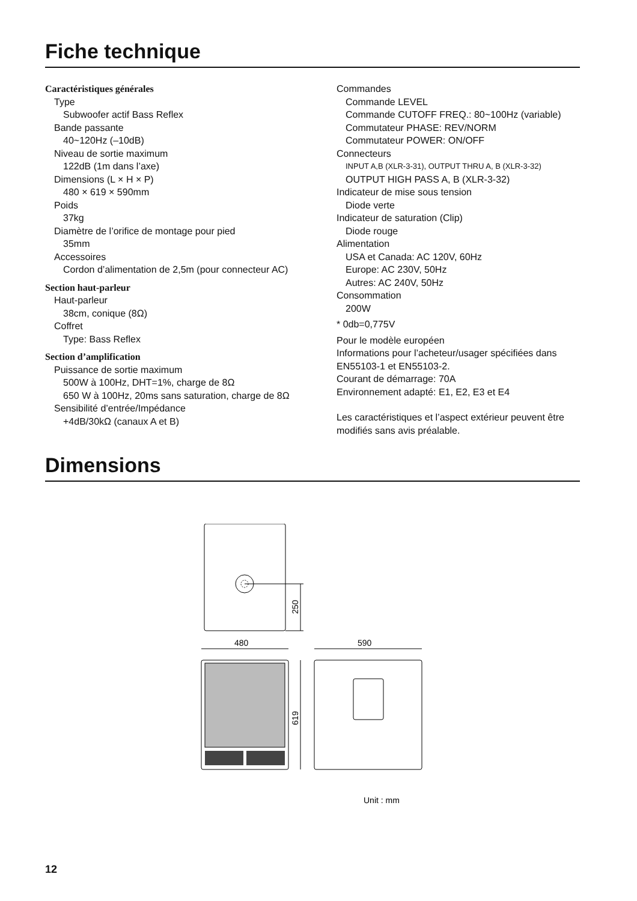Fiche technique
Caractéristiques générales
Type
Subwoofer actif Bass Reflex
Bande passante
40~120Hz (–10dB)
Niveau de sortie maximum
122dB (1m dans l’axe)
Dimensions (L × H × P)
480 × 619 × 590mm
Poids
37kg
Diamètre de l’orifice de montage pour pied
35mm
Accessoires
Cordon d’alimentation de 2,5m (pour connecteur AC)
Section haut-parleur
Haut-parleur
38cm, conique (8Ω)
Coffret
Type: Bass Reflex
Section d’amplification
Puissance de sortie maximum
500W à 100Hz, DHT=1%, charge de 8Ω
650 W à 100Hz, 20ms sans saturation, charge de 8Ω
Sensibilité d’entrée/Impédance
+4dB/30kΩ (canaux A et B)
Commandes
Commande LEVEL
Commande CUTOFF FREQ.: 80~100Hz (variable)
Commutateur PHASE: REV/NORM
Commutateur POWER: ON/OFF
Connecteurs
INPUT A,B (XLR-3-31), OUTPUT THRU A, B (XLR-3-32)
OUTPUT HIGH PASS A, B (XLR-3-32)
Indicateur de mise sous tension
Diode verte
Indicateur de saturation (Clip)
Diode rouge
Alimentation
USA et Canada: AC 120V, 60Hz
Europe: AC 230V, 50Hz
Autres: AC 240V, 50Hz
Consommation
200W
* 0db=0,775V
Pour le modèle européen
Informations pour l’acheteur/usager spécifiées dans EN55103-1 et EN55103-2.
Courant de démarrage: 70A
Environnement adapté: E1, E2, E3 et E4
Les caractéristiques et l’aspect extérieur peuvent être modifiés sans avis préalable.
Dimensions
250
480
590
619
Unit : mm
12